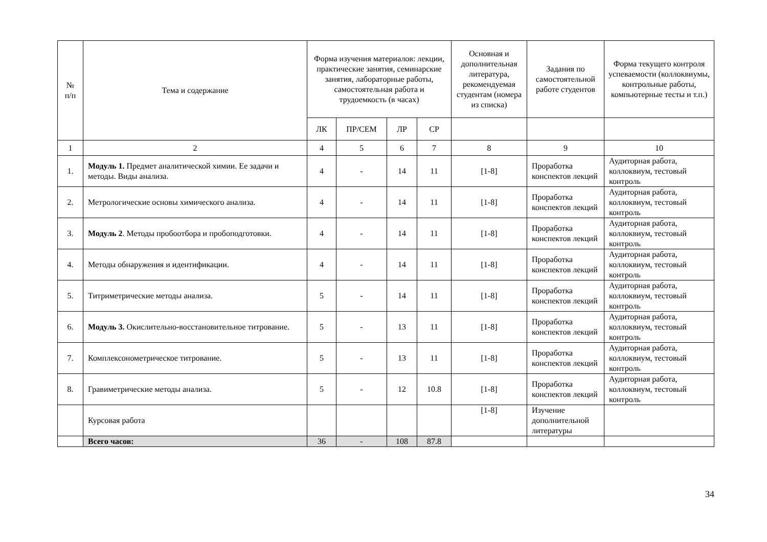| № п/п | Тема и содержание | Форма изучения материалов: лекции, практические занятия, семинарские занятия, лабораторные работы, самостоятельная работа и трудоемкость (в часах) | | | | Основная и дополнительная литература, рекомендуемая студентам (номера из списка) | Задания по самостоятельной работе студентов | Форма текущего контроля успеваемости (коллоквиумы, контрольные работы, компьютерные тесты и т.п.) |
| --- | --- | --- | --- | --- | --- | --- | --- | --- |
| | | ЛК | ПР/СЕМ | ЛР | СР | | | |
| 1 | 2 | 4 | 5 | 6 | 7 | 8 | 9 | 10 |
| 1. | Модуль 1. Предмет аналитической химии. Ее задачи и методы. Виды анализа. | 4 | - | 14 | 11 | [1-8] | Проработка конспектов лекций | Аудиторная работа, коллоквиум, тестовый контроль |
| 2. | Метрологические основы химического анализа. | 4 | - | 14 | 11 | [1-8] | Проработка конспектов лекций | Аудиторная работа, коллоквиум, тестовый контроль |
| 3. | Модуль 2 . Методы пробоотбора и пробоподготовки. | 4 | - | 14 | 11 | [1-8] | Проработка конспектов лекций | Аудиторная работа, коллоквиум, тестовый контроль |
| 4. | Методы обнаружения и идентификации. | 4 | - | 14 | 11 | [1-8] | Проработка конспектов лекций | Аудиторная работа, коллоквиум, тестовый контроль |
| 5. | Титриметрические методы анализа. | 5 | - | 14 | 11 | [1-8] | Проработка конспектов лекций | Аудиторная работа, коллоквиум, тестовый контроль |
| 6. | Модуль 3. Окислительно-восстановительное титрование. | 5 | - | 13 | 11 | [1-8] | Проработка конспектов лекций | Аудиторная работа, коллоквиум, тестовый контроль |
| 7. | Комплексонометрическое титрование. | 5 | - | 13 | 11 | [1-8] | Проработка конспектов лекций | Аудиторная работа, коллоквиум, тестовый контроль |
| 8. | Гравиметрические методы анализа. | 5 | - | 12 | 10.8 | [1-8] | Проработка конспектов лекций | Аудиторная работа, коллоквиум, тестовый контроль |
| | Курсовая работа | | | | | [1-8] | Изучение дополнительной литературы | |
| | Всего часов: | 36 | - | 108 | 87.8 | | | |
34